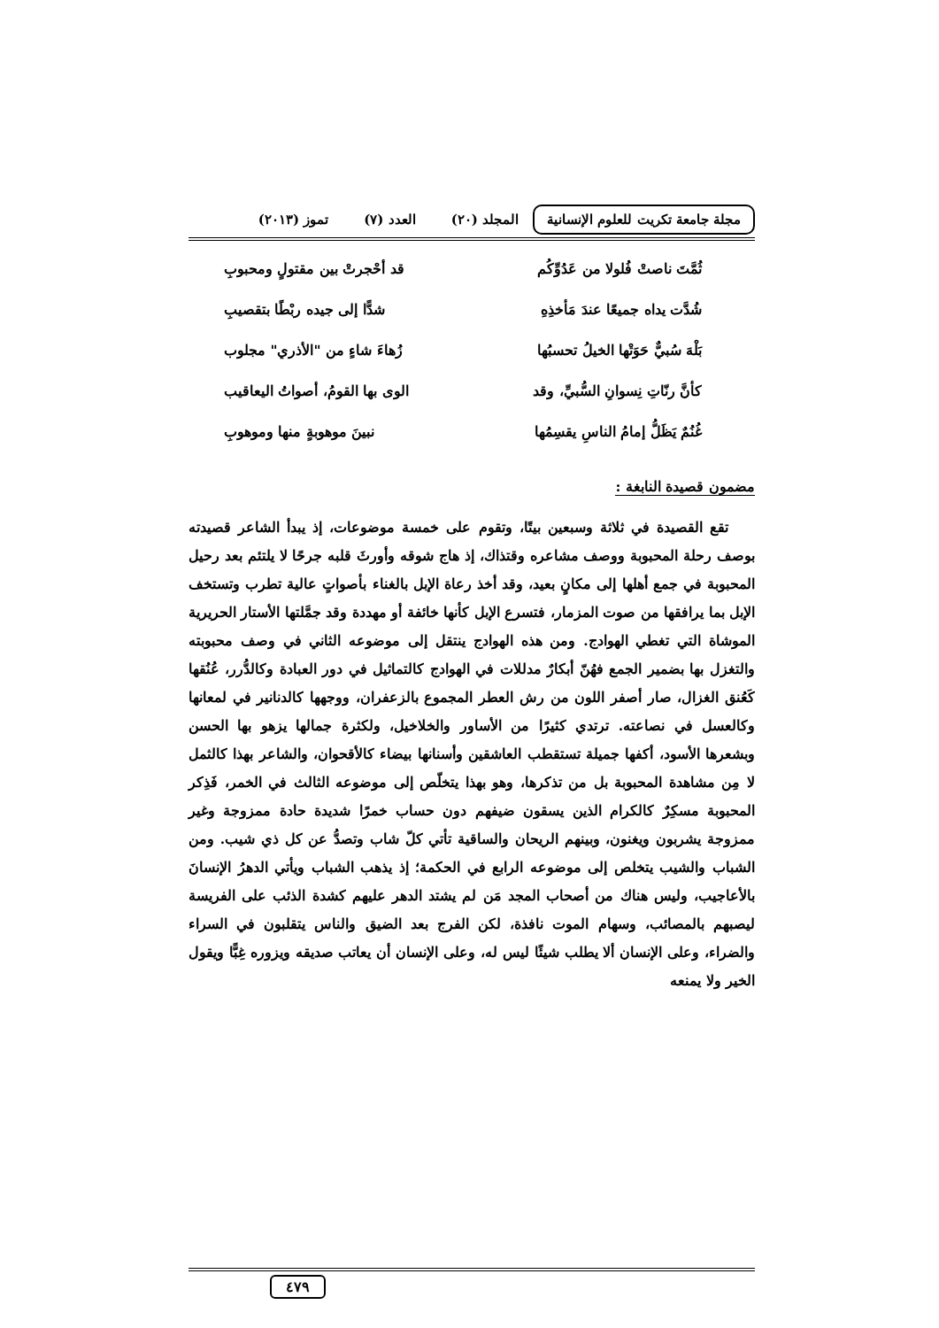مجلة جامعة تكريت للعلوم الإنسانية
المجلد (٢٠) العدد (٧) تموز (٢٠١٣)
ثُمَّتَ ناصتْ فُلولا من عَدُوِّكُم قد أحْجرتْ بين مقتولٍ ومحبوبِ
شُدَّت يداه جميعًا عندَ مَأخذِهِ شدًّا إلى جيده ربْطًا بتقصيبِ
بَلْهَ سُبيٌّ حَوَتْها الخيلُ تحسبُها زُهاءَ شاءٍ من "الأذري" مجلوب
كأنَّ رنّاتِ نِسوانِ السُّبيِّ، وقد الوى بها القومُ، أصواتُ اليعاقيب
غُنُمٌ يَظَلُّ إمامُ الناسِ يقسِمُها نبينَ موهوبةٍ منها وموهوبِ
مضمون قصيدة النابغة :
تقع القصيدة في ثلاثة وسبعين بيتًا، وتقوم على خمسة موضوعات، إذ يبدأ الشاعر قصيدته بوصف رحلة المحبوبة ووصف مشاعره وقتذاك، إذ هاج شوقه وأورثَ قلبه جرحًا لا يلتئم بعد رحيل المحبوبة في جمع أهلها إلى مكانٍ بعيد، وقد أخذ رعاة الإبل بالغناء بأصواتٍ عالية تطرب وتستخف الإبل بما يرافقها من صوت المزمار، فتسرع الإبل كأنها خائفة أو مهددة وقد جمَّلتها الأستار الحريرية الموشاة التي تغطي الهوادج. ومن هذه الهوادج ينتقل إلى موضوعه الثاني في وصف محبوبته والتغزل بها بضمير الجمع فهُنّ أبكارٌ مدللات في الهوادج كالتماثيل في دور العبادة وكالدُّرر، عُنُقها كَعُنق الغزال، صار أصفر اللون من رش العطر المجموع بالزعفران، ووجهها كالدنانير في لمعانها وكالعسل في نصاعته. ترتدي كثيرًا من الأساور والخلاخيل، ولكثرة جمالها يزهو بها الحسن وبشعرها الأسود، أكفها جميلة تستقطب العاشقين وأسنانها بيضاء كالأقحوان، والشاعر بهذا كالثمل لا مِن مشاهدة المحبوبة بل من تذكرها، وهو بهذا يتخلّص إلى موضوعه الثالث في الخمر، فَذِكر المحبوبة مسكِرٌ كالكرام الذين يسقون ضيفهم دون حساب خمرًا شديدة حادة ممزوجة وغير ممزوجة يشربون ويغنون، وبينهم الريحان والساقية تأتي كلّ شاب وتصدُّ عن كل ذي شيب. ومن الشباب والشيب يتخلص إلى موضوعه الرابع في الحكمة؛ إذ يذهب الشباب ويأتي الدهرُ الإنسانَ بالأعاجيب، وليس هناك من أصحاب المجد مَن لم يشتد الدهر عليهم كشدة الذئب على الفريسة ليصبهم بالمصائب، وسهام الموت نافذة، لكن الفرج بعد الضيق والناس يتقلبون في السراء والضراء، وعلى الإنسان ألا يطلب شيئًا ليس له، وعلى الإنسان أن يعاتب صديقه ويزوره غِبًّا ويقول الخير ولا يمنعه
٤٧٩